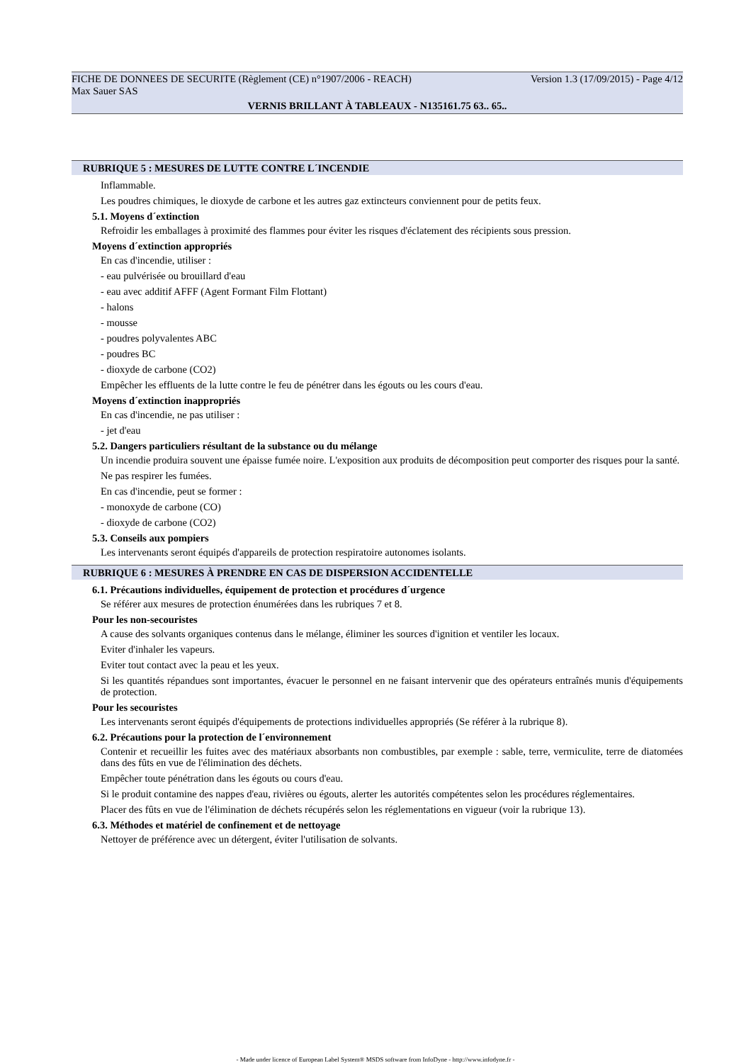FICHE DE DONNEES DE SECURITE (Règlement (CE) n°1907/2006 - REACH) Version 1.3 (17/09/2015) - Page 4/12
Max Sauer SAS
VERNIS BRILLANT À TABLEAUX - N135161.75 63.. 65..
RUBRIQUE 5 : MESURES DE LUTTE CONTRE L´INCENDIE
Inflammable.
Les poudres chimiques, le dioxyde de carbone et les autres gaz extincteurs conviennent pour de petits feux.
5.1. Moyens d´extinction
Refroidir les emballages à proximité des flammes pour éviter les risques d'éclatement des récipients sous pression.
Moyens d´extinction appropriés
En cas d'incendie, utiliser :
- eau pulvérisée ou brouillard d'eau
- eau avec additif AFFF (Agent Formant Film Flottant)
- halons
- mousse
- poudres polyvalentes ABC
- poudres BC
- dioxyde de carbone (CO2)
Empêcher les effluents de la lutte contre le feu de pénétrer dans les égouts ou les cours d'eau.
Moyens d´extinction inappropriés
En cas d'incendie, ne pas utiliser :
- jet d'eau
5.2. Dangers particuliers résultant de la substance ou du mélange
Un incendie produira souvent une épaisse fumée noire. L'exposition aux produits de décomposition peut comporter des risques pour la santé.
Ne pas respirer les fumées.
En cas d'incendie, peut se former :
- monoxyde de carbone (CO)
- dioxyde de carbone (CO2)
5.3. Conseils aux pompiers
Les intervenants seront équipés d'appareils de protection respiratoire autonomes isolants.
RUBRIQUE 6 : MESURES À PRENDRE EN CAS DE DISPERSION ACCIDENTELLE
6.1. Précautions individuelles, équipement de protection et procédures d´urgence
Se référer aux mesures de protection énumérées dans les rubriques 7 et 8.
Pour les non-secouristes
A cause des solvants organiques contenus dans le mélange, éliminer les sources d'ignition et ventiler les locaux.
Eviter d'inhaler les vapeurs.
Eviter tout contact avec la peau et les yeux.
Si les quantités répandues sont importantes, évacuer le personnel en ne faisant intervenir que des opérateurs entraînés munis d'équipements de protection.
Pour les secouristes
Les intervenants seront équipés d'équipements de protections individuelles appropriés (Se référer à la rubrique 8).
6.2. Précautions pour la protection de l´environnement
Contenir et recueillir les fuites avec des matériaux absorbants non combustibles, par exemple : sable, terre, vermiculite, terre de diatomées dans des fûts en vue de l'élimination des déchets.
Empêcher toute pénétration dans les égouts ou cours d'eau.
Si le produit contamine des nappes d'eau, rivières ou égouts, alerter les autorités compétentes selon les procédures réglementaires.
Placer des fûts en vue de l'élimination de déchets récupérés selon les réglementations en vigueur (voir la rubrique 13).
6.3. Méthodes et matériel de confinement et de nettoyage
Nettoyer de préférence avec un détergent, éviter l'utilisation de solvants.
- Made under licence of European Label System® MSDS software from InfoDyne - http://www.infodyne.fr -